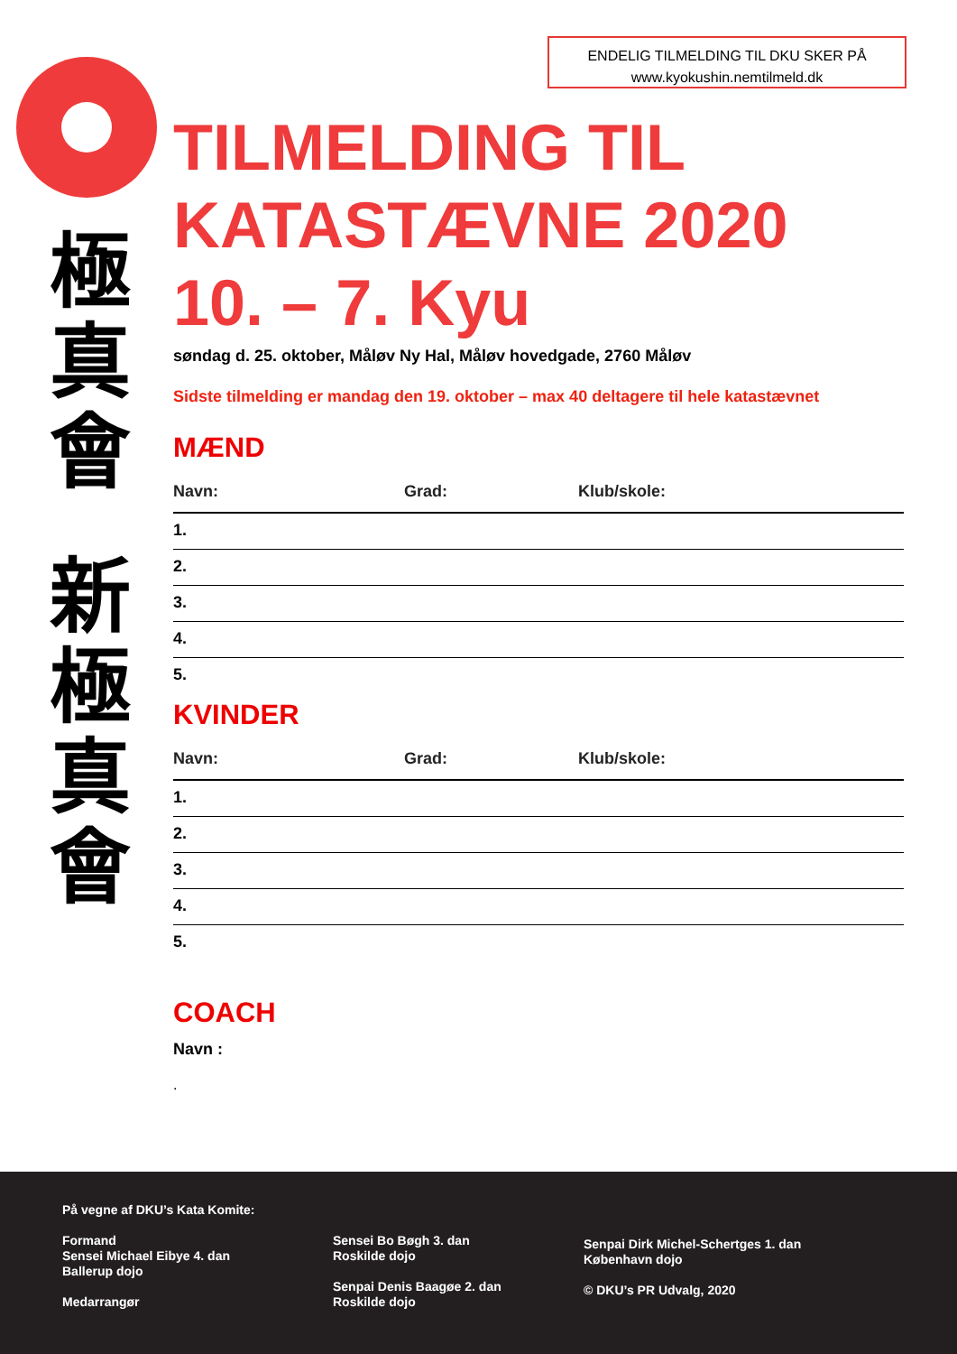ENDELIG TILMELDING TIL DKU SKER PÅ
www.kyokushin.nemtilmeld.dk
極
真
會
新
極
真
會
TILMELDING TIL
KATASTÆVNE 2020
10. – 7. Kyu
søndag d. 25. oktober, Måløv Ny Hal, Måløv hovedgade, 2760 Måløv
Sidste tilmelding er mandag den 19. oktober – max 40 deltagere til hele katastævnet
MÆND
Navn: Grad: Klub/skole:
1.
2.
3.
4.
5.
KVINDER
Navn: Grad: Klub/skole:
1.
2.
3.
4.
5.
COACH
Navn :
.
På vegne af DKU’s Kata Komite:
Formand
Sensei Michael Eibye 4. dan
Ballerup dojo
Medarrangør
Sensei Bo Bøgh 3. dan
Roskilde dojo
Senpai Denis Baagøe 2. dan
Roskilde dojo
Senpai Dirk Michel-Schertges 1. dan
København dojo
© DKU’s PR Udvalg, 2020